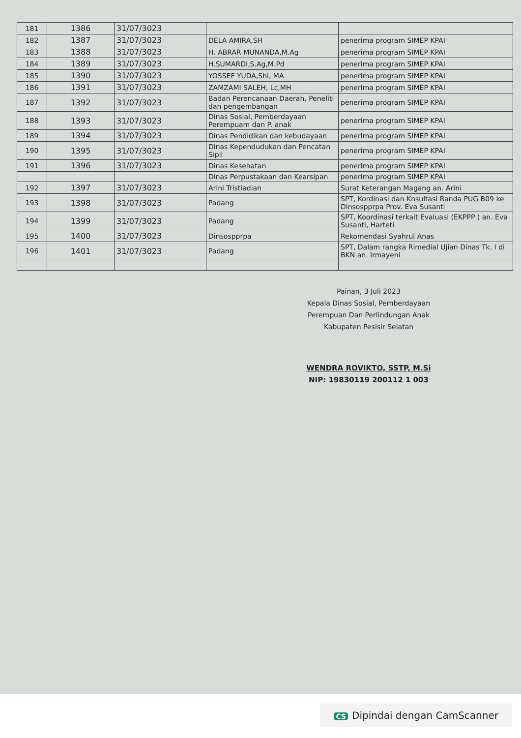| 181 | 1386 | 31/07/3023 | | |
| 182 | 1387 | 31/07/3023 | DELA AMIRA,SH | penerima program SIMEP KPAI |
| 183 | 1388 | 31/07/3023 | H. ABRAR MUNANDA,M.Ag | penerima program SIMEP KPAI |
| 184 | 1389 | 31/07/3023 | H.SUMARDI,S.Ag,M.Pd | penerima program SIMEP KPAI |
| 185 | 1390 | 31/07/3023 | YOSSEF YUDA,Shi, MA | penerima program SIMEP KPAI |
| 186 | 1391 | 31/07/3023 | ZAMZAMI SALEH, Lc,MH | penerima program SIMEP KPAI |
| 187 | 1392 | 31/07/3023 | Badan Perencanaan Daerah, Peneliti dan pengembangan | penerima program SIMEP KPAI |
| 188 | 1393 | 31/07/3023 | Dinas Sosial, Pemberdayaan Perempuam dan P. anak | penerima program SIMEP KPAI |
| 189 | 1394 | 31/07/3023 | Dinas Pendidikan dan kebudayaan | penerima program SIMEP KPAI |
| 190 | 1395 | 31/07/3023 | Dinas Kependudukan dan Pencatan Sipil | penerima program SIMEP KPAI |
| 191 | 1396 | 31/07/3023 | Dinas Kesehatan | penerima program SIMEP KPAI |
| | | | Dinas Perpustakaan dan Kearsipan | penerima program SIMEP KPAI |
| 192 | 1397 | 31/07/3023 | Arini Tristiadian | Surat Keterangan Magang an. Arini |
| 193 | 1398 | 31/07/3023 | Padang | SPT, Kordinasi dan Knsultasi Randa PUG B09 ke Dinsospprpa Prov. Eva Susanti |
| 194 | 1399 | 31/07/3023 | Padang | SPT, Koordinasi terkait Evaluasi (EKPPP ) an. Eva Susanti, Harteti |
| 195 | 1400 | 31/07/3023 | Dinsospprpa | Rekomendasi Syahrul Anas |
| 196 | 1401 | 31/07/3023 | Padang | SPT, Dalam rangka Rimedial Ujian Dinas Tk. I di BKN an. Irmayeni |
Painan, 3 Juli 2023
Kepala Dinas Sosial, Pemberdayaan
Perempuan Dan Perlindungan Anak
Kabupaten Pesisir Selatan
WENDRA ROVIKTO, SSTP, M.Si
NIP: 19830119 200112 1 003
CS Dipindai dengan CamScanner